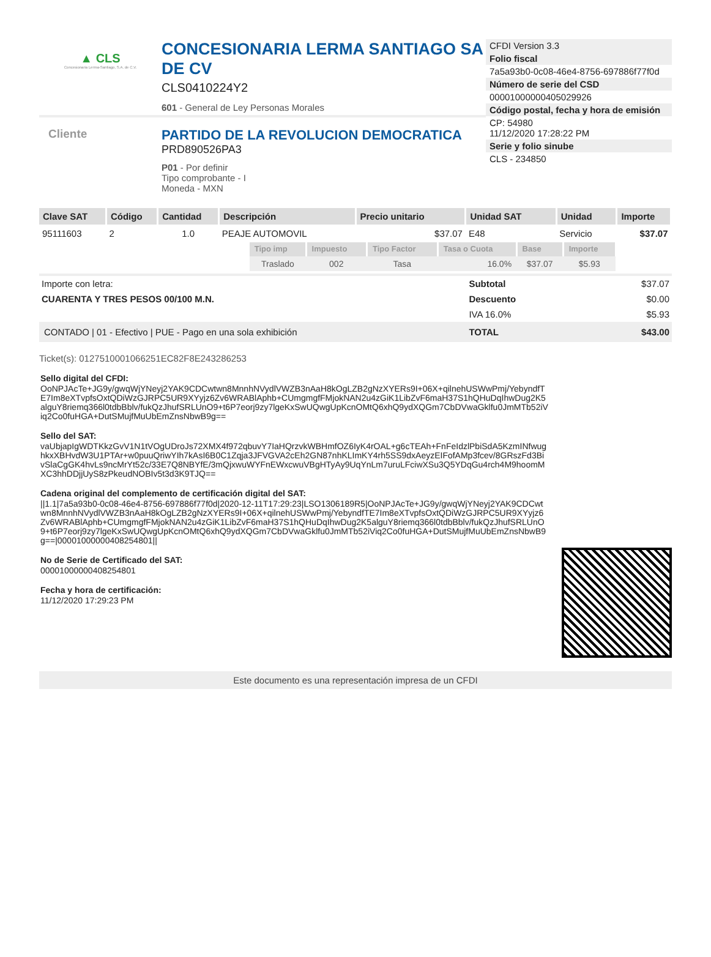▲ CLS
Concesionaria Lerma-Santiago, S.A. de C.V.
CONCESIONARIA LERMA SANTIAGO SA DE CV
CLS0410224Y2
601 - General de Ley Personas Morales
Cliente
PARTIDO DE LA REVOLUCION DEMOCRATICA
PRD890526PA3
P01 - Por definir
Tipo comprobante - I
Moneda - MXN
CFDI Version 3.3
Folio fiscal
7a5a93b0-0c08-46e4-8756-697886f77f0d
Número de serie del CSD
00001000000405029926
Código postal, fecha y hora de emisión
CP: 54980
11/12/2020 17:28:22 PM
Serie y folio sinube
CLS - 234850
| Clave SAT | Código | Cantidad | Descripción | Precio unitario | Unidad SAT | Unidad | Importe |
| --- | --- | --- | --- | --- | --- | --- | --- |
| 95111603 | 2 | 1.0 | PEAJE AUTOMOVIL | $37.07 | E48 | Servicio | $37.07 |
| | | | / Tipo imp / Impuesto / Tipo Factor / Tasa o Cuota / Base / Importe / / --- / --- / --- / --- / --- / --- / / Traslado / 002 / Tasa / 16.0% / $37.07 / $5.93 / | | | | |
| Importe con letra: | Subtotal | $37.07 |
| CUARENTA Y TRES PESOS 00/100 M.N. | Descuento | $0.00 |
| | IVA 16.0% | $5.93 |
| CONTADO / 01 - Efectivo / PUE - Pago en una sola exhibición | TOTAL | $43.00 |
Ticket(s): 0127510001066251EC82F8E243286253
Sello digital del CFDI:
OoNPJAcTe+JG9y/gwqWjYNeyj2YAK9CDCwtwn8MnnhNVydlVWZB3nAaH8kOgLZB2gNzXYERs9I+06X+qilnehUSWwPmj/YebyndfTE7Im8eXTvpfsOxtQDiWzGJRPC5UR9XYyjz6Zv6WRABlAphb+CUmgmgfFMjokNAN2u4zGiK1LibZvF6maH37S1hQHuDqIhwDug2K5alguY8riemq366l0tdbBblv/fukQzJhufSRLUnO9+t6P7eorj9zy7lgeKxSwUQwgUpKcnOMtQ6xhQ9ydXQGm7CbDVwaGklfu0JmMTb52iViq2Co0fuHGA+DutSMujfMuUbEmZnsNbwB9g==
Sello del SAT:
vaUbjapIgWDTKkzGvV1N1tVOgUDroJs72XMX4f972qbuvY7IaHQrzvkWBHmfOZ6IyK4rOAL+g6cTEAh+FnFeIdzlPbiSdA5KzmINfwughkxXBHvdW3U1PTAr+w0puuQriwYIh7kAsI6B0C1Zqja3JFVGVA2cEh2GN87nhKLImKY4rh5SS9dxAeyzEIFofAMp3fcev/8GRszFd3BivSlaCgGK4hvLs9ncMrYt52c/33E7Q8NBYfE/3mQjxwuWYFnEWxcwuVBgHTyAy9UqYnLm7uruLFciwXSu3Q5YDqGu4rch4M9hoomMXC3hhDDjjUyS8zPkeudNOBIv5t3d3K9TJQ==
Cadena original del complemento de certificación digital del SAT:
||1.1|7a5a93b0-0c08-46e4-8756-697886f77f0d|2020-12-11T17:29:23|LSO1306189R5|OoNPJAcTe+JG9y/gwqWjYNeyj2YAK9CDCwtwn8MnnhNVydlVWZB3nAaH8kOgLZB2gNzXYERs9I+06X+qilnehUSWwPmj/YebyndfTE7Im8eXTvpfsOxtQDiWzGJRPC5UR9XYyjz6Zv6WRABlAphb+CUmgmgfFMjokNAN2u4zGiK1LibZvF6maH37S1hQHuDqIhwDug2K5alguY8riemq366l0tdbBblv/fukQzJhufSRLUnO9+t6P7eorj9zy7lgeKxSwUQwgUpKcnOMtQ6xhQ9ydXQGm7CbDVwaGklfu0JmMTb52iViq2Co0fuHGA+DutSMujfMuUbEmZnsNbwB9g==|00001000000408254801||
No de Serie de Certificado del SAT:
00001000000408254801
Fecha y hora de certificación:
11/12/2020 17:29:23 PM
Este documento es una representación impresa de un CFDI